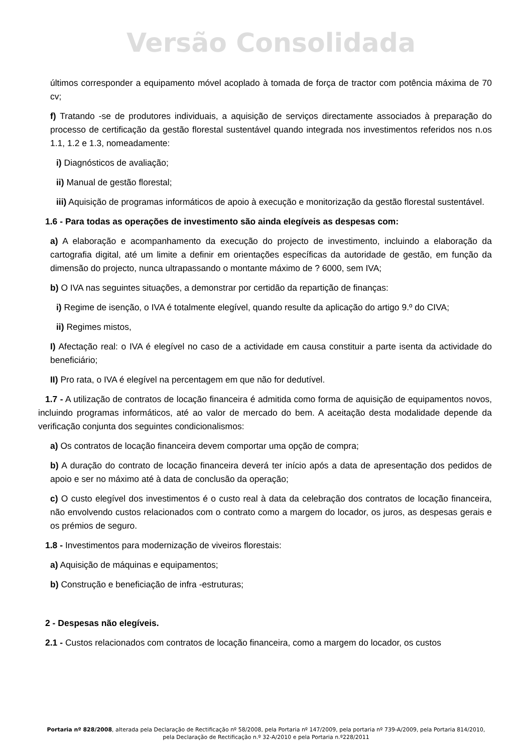Versão Consolidada
últimos corresponder a equipamento móvel acoplado à tomada de força de tractor com potência máxima de 70 cv;
f) Tratando -se de produtores individuais, a aquisição de serviços directamente associados à preparação do processo de certificação da gestão florestal sustentável quando integrada nos investimentos referidos nos n.os 1.1, 1.2 e 1.3, nomeadamente:
i) Diagnósticos de avaliação;
ii) Manual de gestão florestal;
iii) Aquisição de programas informáticos de apoio à execução e monitorização da gestão florestal sustentável.
1.6 - Para todas as operações de investimento são ainda elegíveis as despesas com:
a) A elaboração e acompanhamento da execução do projecto de investimento, incluindo a elaboração da cartografia digital, até um limite a definir em orientações específicas da autoridade de gestão, em função da dimensão do projecto, nunca ultrapassando o montante máximo de ? 6000, sem IVA;
b) O IVA nas seguintes situações, a demonstrar por certidão da repartição de finanças:
i) Regime de isenção, o IVA é totalmente elegível, quando resulte da aplicação do artigo 9.º do CIVA;
ii) Regimes mistos,
I) Afectação real: o IVA é elegível no caso de a actividade em causa constituir a parte isenta da actividade do beneficiário;
II) Pro rata, o IVA é elegível na percentagem em que não for dedutível.
1.7 - A utilização de contratos de locação financeira é admitida como forma de aquisição de equipamentos novos, incluindo programas informáticos, até ao valor de mercado do bem. A aceitação desta modalidade depende da verificação conjunta dos seguintes condicionalismos:
a) Os contratos de locação financeira devem comportar uma opção de compra;
b) A duração do contrato de locação financeira deverá ter início após a data de apresentação dos pedidos de apoio e ser no máximo até à data de conclusão da operação;
c) O custo elegível dos investimentos é o custo real à data da celebração dos contratos de locação financeira, não envolvendo custos relacionados com o contrato como a margem do locador, os juros, as despesas gerais e os prémios de seguro.
1.8 - Investimentos para modernização de viveiros florestais:
a) Aquisição de máquinas e equipamentos;
b) Construção e beneficiação de infra -estruturas;
2 - Despesas não elegíveis.
2.1 - Custos relacionados com contratos de locação financeira, como a margem do locador, os custos
Portaria nº 828/2008, alterada pela Declaração de Rectificação nº 58/2008, pela Portaria nº 147/2009, pela portaria nº 739-A/2009, pela Portaria 814/2010, pela Declaração de Rectificação n.º 32-A/2010 e pela Portaria n.º228/2011